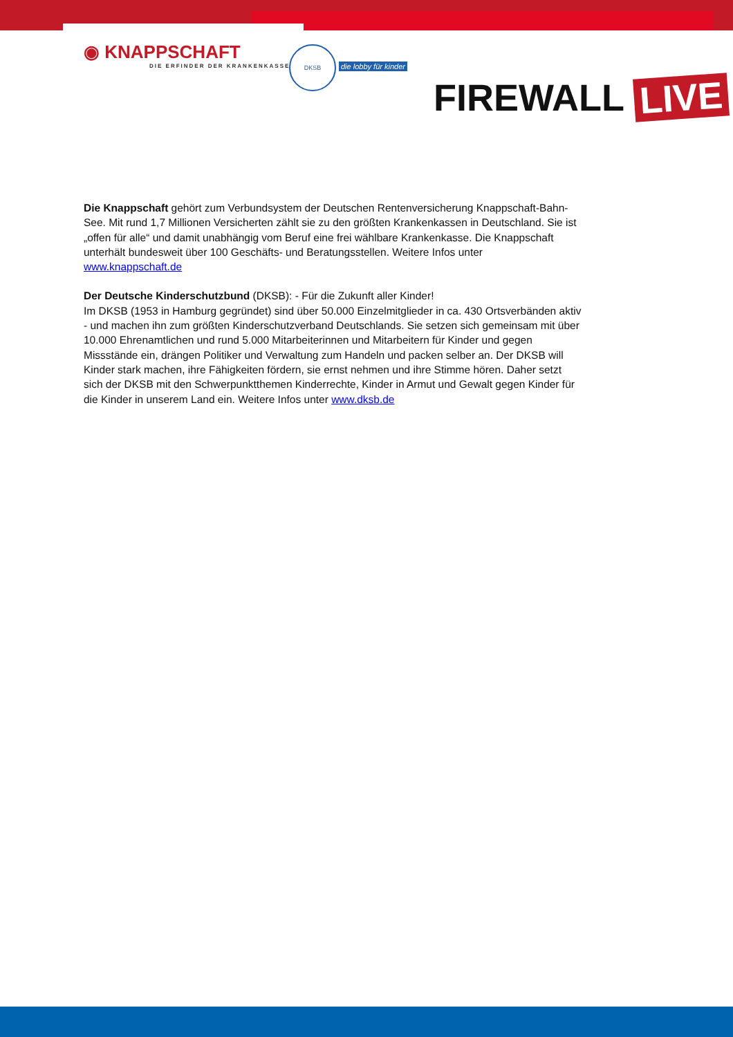◉ KNAPPSCHAFT
DIE ERFINDER DER KRANKENKASSE
DKSB
die lobby für kinder
FIREWALL LIVE
Die Knappschaft gehört zum Verbundsystem der Deutschen Rentenversicherung Knappschaft-Bahn-See. Mit rund 1,7 Millionen Versicherten zählt sie zu den größten Krankenkassen in Deutschland. Sie ist „offen für alle“ und damit unabhängig vom Beruf eine frei wählbare Krankenkasse. Die Knappschaft unterhält bundesweit über 100 Geschäfts- und Beratungsstellen. Weitere Infos unter www.knappschaft.de
Der Deutsche Kinderschutzbund (DKSB): - Für die Zukunft aller Kinder!
Im DKSB (1953 in Hamburg gegründet) sind über 50.000 Einzelmitglieder in ca. 430 Ortsverbänden aktiv - und machen ihn zum größten Kinderschutzverband Deutschlands. Sie setzen sich gemeinsam mit über 10.000 Ehrenamtlichen und rund 5.000 Mitarbeiterinnen und Mitarbeitern für Kinder und gegen Missstände ein, drängen Politiker und Verwaltung zum Handeln und packen selber an. Der DKSB will Kinder stark machen, ihre Fähigkeiten fördern, sie ernst nehmen und ihre Stimme hören. Daher setzt sich der DKSB mit den Schwerpunktthemen Kinderrechte, Kinder in Armut und Gewalt gegen Kinder für die Kinder in unserem Land ein. Weitere Infos unter www.dksb.de